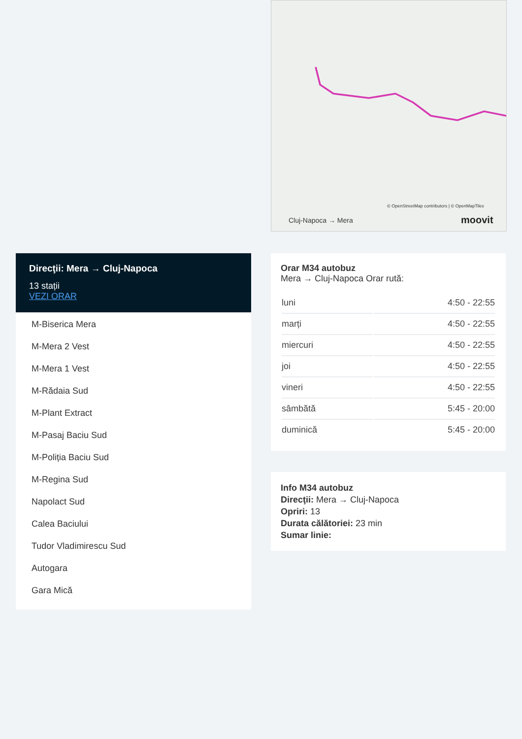© OpenStreetMap contributors | © OpenMapTiles
Cluj-Napoca → Mera moovit
Direcţii: Mera → Cluj-Napoca
13 stații
VEZI ORAR
M-Biserica Mera
M-Mera 2 Vest
M-Mera 1 Vest
M-Rădaia Sud
M-Plant Extract
M-Pasaj Baciu Sud
M-Poliția Baciu Sud
M-Regina Sud
Napolact Sud
Calea Baciului
Tudor Vladimirescu Sud
Autogara
Gara Mică
Orar M34 autobuz
Mera → Cluj-Napoca Orar rută:
| luni | 4:50 - 22:55 |
| marți | 4:50 - 22:55 |
| miercuri | 4:50 - 22:55 |
| joi | 4:50 - 22:55 |
| vineri | 4:50 - 22:55 |
| sâmbătă | 5:45 - 20:00 |
| duminică | 5:45 - 20:00 |
Info M34 autobuz
Direcţii: Mera → Cluj-Napoca
Opriri: 13
Durata călătoriei: 23 min
Sumar linie: